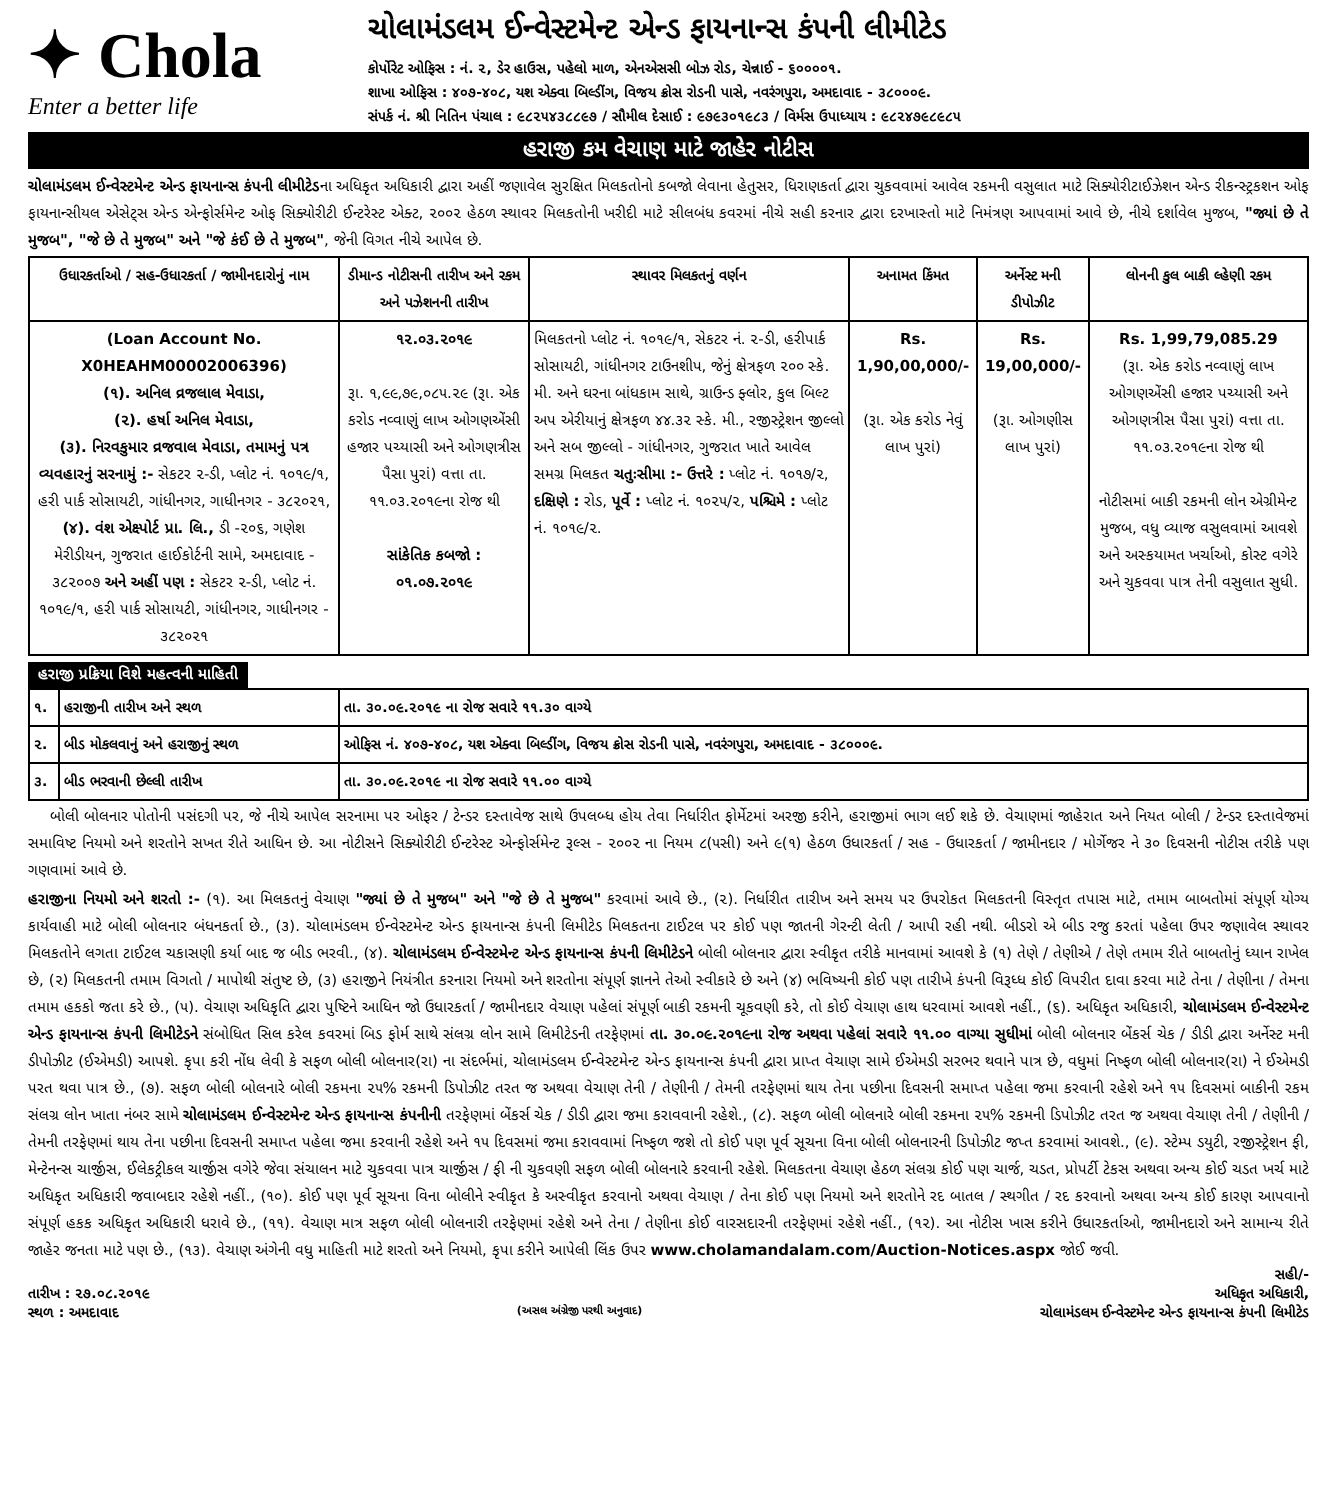✦ Chola
Enter a better life
ચોલામંડલમ ઈન્વેસ્ટમેન્ટ એન્ડ ફાયનાન્સ કંપની લીમીટેડ
કોર્પોરેટ ઓફિસ : નં. ૨, ડેર હાઉસ, પહેલો માળ, એનએસસી બોઝ રોડ, ચેન્નાઈ - ૬૦૦૦૦૧.
શાખા ઓફિસ : ૪૦૭-૪૦૮, યશ એક્વા બિલ્ડીંગ, વિજય ક્રોસ રોડની પાસે, નવરંગપુરા, અમદાવાદ - ૩૮૦૦૦૯.
સંપર્ક નં. શ્રી નિતિન પંચાલ : ૯૮૨૫૪૩૮૮૯૭ / સૌમીલ દેસાઈ : ૯૭૯૩૦૧૯૮૩ / વિર્મસ ઉપાધ્યાય : ૯૮૨૪૭૯૮૯૮૫
હરાજી કમ વેચાણ માટે જાહેર નોટીસ
ચોલામંડલમ ઈન્વેસ્ટમેન્ટ એન્ડ ફાયનાન્સ કંપની લીમીટેડના અધિકૃત અધિકારી દ્વારા અહીં જણાવેલ સુરક્ષિત મિલકતોનો કબજો લેવાના હેતુસર, ધિરાણકર્તા દ્વારા ચુકવવામાં આવેલ રકમની વસુલાત માટે સિક્યોરીટાઈઝેશન એન્ડ રીકન્સ્ટ્રકશન ઓફ ફાયનાન્સીયલ એસેટ્સ એન્ડ એન્ફોર્સમેન્ટ ઓફ સિક્યોરીટી ઈન્ટરેસ્ટ એક્ટ, ૨૦૦૨ હેઠળ સ્થાવર મિલકતોની ખરીદી માટે સીલબંધ કવરમાં નીચે સહી કરનાર દ્વારા દરખાસ્તો માટે નિમંત્રણ આપવામાં આવે છે, નીચે દર્શાવેલ મુજબ, "જ્યાં છે તે મુજબ", "જે છે તે મુજબ" અને "જે કંઈ છે તે મુજબ", જેની વિગત નીચે આપેલ છે.
| ઉધારકર્તાઓ / સહ-ઉધારકર્તા / જામીનદારોનું નામ | ડીમાન્ડ નોટીસની તારીખ અને રકમ અને પઝેશનની તારીખ | સ્થાવર મિલકતનું વર્ણન | અનામત કિંમત | અર્નેસ્ટ મની ડીપોઝીટ | લોનની કુલ બાકી લ્હેણી રકમ |
| --- | --- | --- | --- | --- | --- |
| (Loan Account No. X0HEAHM00002006396) (૧). અનિલ વ્રજલાલ મેવાડા, (૨). હર્ષા અનિલ મેવાડા, (૩). નિરવકુમાર વ્રજવાલ મેવાડા, તમામનું પત્ર વ્યવહારનું સરનામું :- સેકટર ૨-ડી, પ્લોટ નં. ૧૦૧૯/૧, હરી પાર્ક સોસાયટી, ગાંધીનગર, ગાધીનગર - ૩૮૨૦૨૧, (૪). વંશ એક્ષ્પોર્ટ પ્રા. લિ., ડી -૨૦૬, ગણેશ મેરીડીયન, ગુજરાત હાઈકોર્ટની સામે, અમદાવાદ - ૩૮૨૦૦૭ અને અહીં પણ : સેકટર ૨-ડી, પ્લોટ નં. ૧૦૧૯/૧, હરી પાર્ક સોસાયટી, ગાંધીનગર, ગાધીનગર - ૩૮૨૦૨૧ | ૧૨.૦૩.૨૦૧૯ રૂા. ૧,૯૯,૭૯,૦૮૫.૨૯ (રૂા. એક કરોડ નવ્વાણું લાખ ઓગણએંસી હજાર પચ્યાસી અને ઓગણત્રીસ પૈસા પુરાં) વત્તા તા. ૧૧.૦૩.૨૦૧૯ના રોજ થી સાંકેતિક કબજો : ૦૧.૦૭.૨૦૧૯ | મિલકતનો પ્લોટ નં. ૧૦૧૯/૧, સેકટર નં. ૨-ડી, હરીપાર્ક સોસાયટી, ગાંધીનગર ટાઉનશીપ, જેનું ક્ષેત્રફળ ૨૦૦ સ્કે. મી. અને ઘરના બાંધકામ સાથે, ગ્રાઉન્ડ ફ્લોર, કુલ બિલ્ટ અપ એરીયાનું ક્ષેત્રફળ ૪૪.૩૨ સ્કે. મી., રજીસ્ટ્રેશન જીલ્લો અને સબ જીલ્લો - ગાંધીનગર, ગુજરાત ખાતે આવેલ સમગ્ર મિલકત ચતુઃસીમા :- ઉત્તરે : પ્લોટ નં. ૧૦૧૭/૨, દક્ષિણે : રોડ, પૂર્વે : પ્લોટ નં. ૧૦૨૫/૨, પશ્ચિમે : પ્લોટ નં. ૧૦૧૯/૨. | Rs. 1,90,00,000/- (રૂા. એક કરોડ નેવું લાખ પુરાં) | Rs. 19,00,000/- (રૂા. ઓગણીસ લાખ પુરાં) | Rs. 1,99,79,085.29 (રૂા. એક કરોડ નવ્વાણું લાખ ઓગણએંસી હજાર પચ્યાસી અને ઓગણત્રીસ પૈસા પુરાં) વત્તા તા. ૧૧.૦૩.૨૦૧૯ના રોજ થી નોટીસમાં બાકી રકમની લોન એગ્રીમેન્ટ મુજબ, વધુ વ્યાજ વસુલવામાં આવશે અને અસ્કયામત ખર્ચાઓ, કોસ્ટ વગેરે અને ચુકવવા પાત્ર તેની વસુલાત સુધી. |
હરાજી પ્રક્રિયા વિશે મહત્વની માહિતી
| ૧. | હરાજીની તારીખ અને સ્થળ | તા. ૩૦.૦૯.૨૦૧૯ ના રોજ સવારે ૧૧.૩૦ વાગ્યે |
| ૨. | બીડ મોકલવાનું અને હરાજીનું સ્થળ | ઓફિસ નં. ૪૦૭-૪૦૮, યશ એક્વા બિલ્ડીંગ, વિજય ક્રોસ રોડની પાસે, નવરંગપુરા, અમદાવાદ - ૩૮૦૦૦૯. |
| ૩. | બીડ ભરવાની છેલ્લી તારીખ | તા. ૩૦.૦૯.૨૦૧૯ ના રોજ સવારે ૧૧.૦૦ વાગ્યે |
બોલી બોલનાર પોતોની પસંદગી પર, જે નીચે આપેલ સરનામા પર ઓફર / ટેન્ડર દસ્તાવેજ સાથે ઉપલબ્ધ હોય તેવા નિર્ધારીત ફોર્મેટમાં અરજી કરીને, હરાજીમાં ભાગ લઈ શકે છે. વેચાણમાં જાહેરાત અને નિયત બોલી / ટેન્ડર દસ્તાવેજમાં સમાવિષ્ટ નિયમો અને શરતોને સખત રીતે આધિન છે. આ નોટીસને સિક્યોરીટી ઈન્ટરેસ્ટ એન્ફોર્સમેન્ટ રૂલ્સ - ૨૦૦૨ ના નિયમ ૮(૫સી) અને ૯(૧) હેઠળ ઉધારકર્તા / સહ - ઉધારકર્તા / જામીનદાર / મોર્ગેજર ને ૩૦ દિવસની નોટીસ તરીકે પણ ગણવામાં આવે છે.
હરાજીના નિયમો અને શરતો :- (૧). આ મિલકતનું વેચાણ "જ્યાં છે તે મુજબ" અને "જે છે તે મુજબ" કરવામાં આવે છે., (૨). નિર્ધારીત તારીખ અને સમય પર ઉપરોકત મિલકતની વિસ્તૃત તપાસ માટે, તમામ બાબતોમાં સંપૂર્ણ યોગ્ય કાર્યવાહી માટે બોલી બોલનાર બંધનકર્તા છે., (૩). ચોલામંડલમ ઈન્વેસ્ટમેન્ટ એન્ડ ફાયનાન્સ કંપની લિમીટેડ મિલકતના ટાઈટલ પર કોઈ પણ જાતની ગેરન્ટી લેતી / આપી રહી નથી. બીડરો એ બીડ રજુ કરતાં પહેલા ઉપર જણાવેલ સ્થાવર મિલકતોને લગતા ટાઈટલ ચકાસણી કર્યા બાદ જ બીડ ભરવી., (૪). ચોલામંડલમ ઈન્વેસ્ટમેન્ટ એન્ડ ફાયનાન્સ કંપની લિમીટેડને બોલી બોલનાર દ્વારા સ્વીકૃત તરીકે માનવામાં આવશે કે (૧) તેણે / તેણીએ / તેણે તમામ રીતે બાબતોનું ધ્યાન રાખેલ છે, (૨) મિલકતની તમામ વિગતો / માપોથી સંતુષ્ટ છે, (૩) હરાજીને નિયંત્રીત કરનારા નિયમો અને શરતોના સંપૂર્ણ જ્ઞાનને તેઓ સ્વીકારે છે અને (૪) ભવિષ્યની કોઈ પણ તારીખે કંપની વિરૂધ્ધ કોઈ વિપરીત દાવા કરવા માટે તેના / તેણીના / તેમના તમામ હકકો જતા કરે છે., (૫). વેચાણ અધિકૃતિ દ્વારા પુષ્ટિને આધિન જો ઉધારકર્તા / જામીનદાર વેચાણ પહેલાં સંપૂર્ણ બાકી રકમની ચૂકવણી કરે, તો કોઈ વેચાણ હાથ ધરવામાં આવશે નહીં., (૬). અધિકૃત અધિકારી, ચોલામંડલમ ઈન્વેસ્ટમેન્ટ એન્ડ ફાયનાન્સ કંપની લિમીટેડને સંબોધિત સિલ કરેલ કવરમાં બિડ ફોર્મ સાથે સંલગ્ર લોન સામે લિમીટેડની તરફેણમાં તા. ૩૦.૦૯.૨૦૧૯ના રોજ અથવા પહેલાં સવારે ૧૧.૦૦ વાગ્યા સુધીમાં બોલી બોલનાર બેંકર્સ ચેક / ડીડી દ્વારા અર્નેસ્ટ મની ડીપોઝીટ (ઈએમડી) આપશે. કૃપા કરી નોંધ લેવી કે સફળ બોલી બોલનાર(રા) ના સંદર્ભમાં, ચોલામંડલમ ઈન્વેસ્ટમેન્ટ એન્ડ ફાયનાન્સ કંપની દ્વારા પ્રાપ્ત વેચાણ સામે ઈએમડી સરભર થવાને પાત્ર છે, વધુમાં નિષ્ફળ બોલી બોલનાર(રા) ને ઈએમડી પરત થવા પાત્ર છે., (૭). સફળ બોલી બોલનારે બોલી રકમના ૨૫% રકમની ડિપોઝીટ તરત જ અથવા વેચાણ તેની / તેણીની / તેમની તરફેણમાં થાય તેના પછીના દિવસની સમાપ્ત પહેલા જમા કરવાની રહેશે અને ૧૫ દિવસમાં બાકીની રકમ સંલગ્ર લોન ખાતા નંબર સામે ચોલામંડલમ ઈન્વેસ્ટમેન્ટ એન્ડ ફાયનાન્સ કંપનીની તરફેણમાં બેંકર્સ ચેક / ડીડી દ્વારા જમા કરાવવાની રહેશે., (૮). સફળ બોલી બોલનારે બોલી રકમના ૨૫% રકમની ડિપોઝીટ તરત જ અથવા વેચાણ તેની / તેણીની / તેમની તરફેણમાં થાય તેના પછીના દિવસની સમાપ્ત પહેલા જમા કરવાની રહેશે અને ૧૫ દિવસમાં જમા કરાવવામાં નિષ્ફળ જશે તો કોઈ પણ પૂર્વ સૂચના વિના બોલી બોલનારની ડિપોઝીટ જપ્ત કરવામાં આવશે., (૯). સ્ટેમ્પ ડયુટી, રજીસ્ટ્રેશન ફી, મેન્ટેનન્સ ચાર્જીસ, ઈલેકટ્રીકલ ચાર્જીસ વગેરે જેવા સંચાલન માટે ચુકવવા પાત્ર ચાર્જીસ / ફી ની ચુકવણી સફળ બોલી બોલનારે કરવાની રહેશે. મિલકતના વેચાણ હેઠળ સંલગ્ર કોઈ પણ ચાર્જ, ચડત, પ્રોપર્ટી ટેકસ અથવા અન્ય કોઈ ચડત ખર્ચ માટે અધિકૃત અધિકારી જવાબદાર રહેશે નહીં., (૧૦). કોઈ પણ પૂર્વ સૂચના વિના બોલીને સ્વીકૃત કે અસ્વીકૃત કરવાનો અથવા વેચાણ / તેના કોઈ પણ નિયમો અને શરતોને રદ બાતલ / સ્થગીત / રદ કરવાનો અથવા અન્ય કોઈ કારણ આપવાનો સંપૂર્ણ હકક અધિકૃત અધિકારી ધરાવે છે., (૧૧). વેચાણ માત્ર સફળ બોલી બોલનારી તરફેણમાં રહેશે અને તેના / તેણીના કોઈ વારસદારની તરફેણમાં રહેશે નહીં., (૧૨). આ નોટીસ ખાસ કરીને ઉધારકર્તાઓ, જામીનદારો અને સામાન્ય રીતે જાહેર જનતા માટે પણ છે., (૧૩). વેચાણ અંગેની વધુ માહિતી માટે શરતો અને નિયમો, કૃપા કરીને આપેલી લિંક ઉપર www.cholamandalam.com/Auction-Notices.aspx જોઈ જવી.
સહી/-
તારીખ : ૨૭.૦૮.૨૦૧૯ અધિકૃત અધિકારી,
સ્થળ : અમદાવાદ
(અસલ અંગ્રેજી પરથી અનુવાદ)
ચોલામંડલમ ઈન્વેસ્ટમેન્ટ એન્ડ ફાયનાન્સ કંપની લિમીટેડ